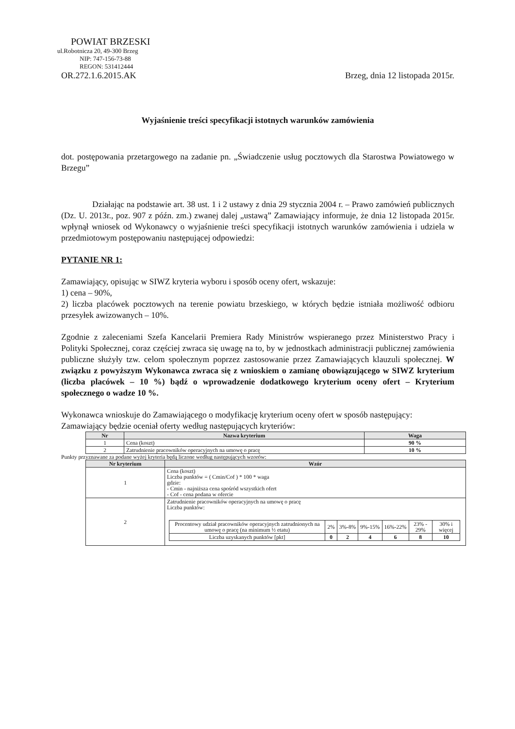POWIAT BRZESKI
ul.Robotnicza 20, 49-300 Brzeg
NIP: 747-156-73-88
REGON: 531412444
OR.272.1.6.2015.AK Brzeg, dnia 12 listopada 2015r.
Wyjaśnienie treści specyfikacji istotnych warunków zamówienia
dot. postępowania przetargowego na zadanie pn. „Świadczenie usług pocztowych dla Starostwa Powiatowego w Brzegu”
Działając na podstawie art. 38 ust. 1 i 2 ustawy z dnia 29 stycznia 2004 r. – Prawo zamówień publicznych (Dz. U. 2013r., poz. 907 z późn. zm.) zwanej dalej „ustawą” Zamawiający informuje, że dnia 12 listopada 2015r. wpłynął wniosek od Wykonawcy o wyjaśnienie treści specyfikacji istotnych warunków zamówienia i udziela w przedmiotowym postępowaniu następującej odpowiedzi:
PYTANIE NR 1:
Zamawiający, opisując w SIWZ kryteria wyboru i sposób oceny ofert, wskazuje:
1) cena – 90%,
2) liczba placówek pocztowych na terenie powiatu brzeskiego, w których będzie istniała możliwość odbioru przesyłek awizowanych – 10%.
Zgodnie z zaleceniami Szefa Kancelarii Premiera Rady Ministrów wspieranego przez Ministerstwo Pracy i Polityki Społecznej, coraz częściej zwraca się uwagę na to, by w jednostkach administracji publicznej zamówienia publiczne służyły tzw. celom społecznym poprzez zastosowanie przez Zamawiających klauzuli społecznej. W związku z powyższym Wykonawca zwraca się z wnioskiem o zamianę obowiązującego w SIWZ kryterium (liczba placówek – 10 %) bądź o wprowadzenie dodatkowego kryterium oceny ofert – Kryterium społecznego o wadze 10 %.
Wykonawca wnioskuje do Zamawiającego o modyfikację kryterium oceny ofert w sposób następujący:
Zamawiający będzie oceniał oferty według następujących kryteriów:
| Nr | Nazwa kryterium | Waga |
| --- | --- | --- |
| 1 | Cena (koszt) | 90 % |
| 2 | Zatrudnienie pracowników operacyjnych na umowę o pracę | 10 % |
Punkty przyznawane za podane wyżej kryteria będą liczone według następujących wzorów:
| Nr kryterium | Wzór |
| --- | --- |
| 1 | Cena (koszt) Liczba punktów = ( Cmin/Cof ) * 100 * waga gdzie: - Cmin - najniższa cena spośród wszystkich ofert - Cof - cena podana w ofercie |
| 2 | Zatrudnienie pracowników operacyjnych na umowę o pracę Liczba punktów: / Procentowy udział pracowników operacyjnych zatrudnionych na umowę o pracę (na minimum ½ etatu) / 2% / 3%-8% / 9%-15% / 16%-22% / 23% - 29% / 30% i więcej / / Liczba uzyskanych punktów [pkt] / 0 / 2 / 4 / 6 / 8 / 10 / |